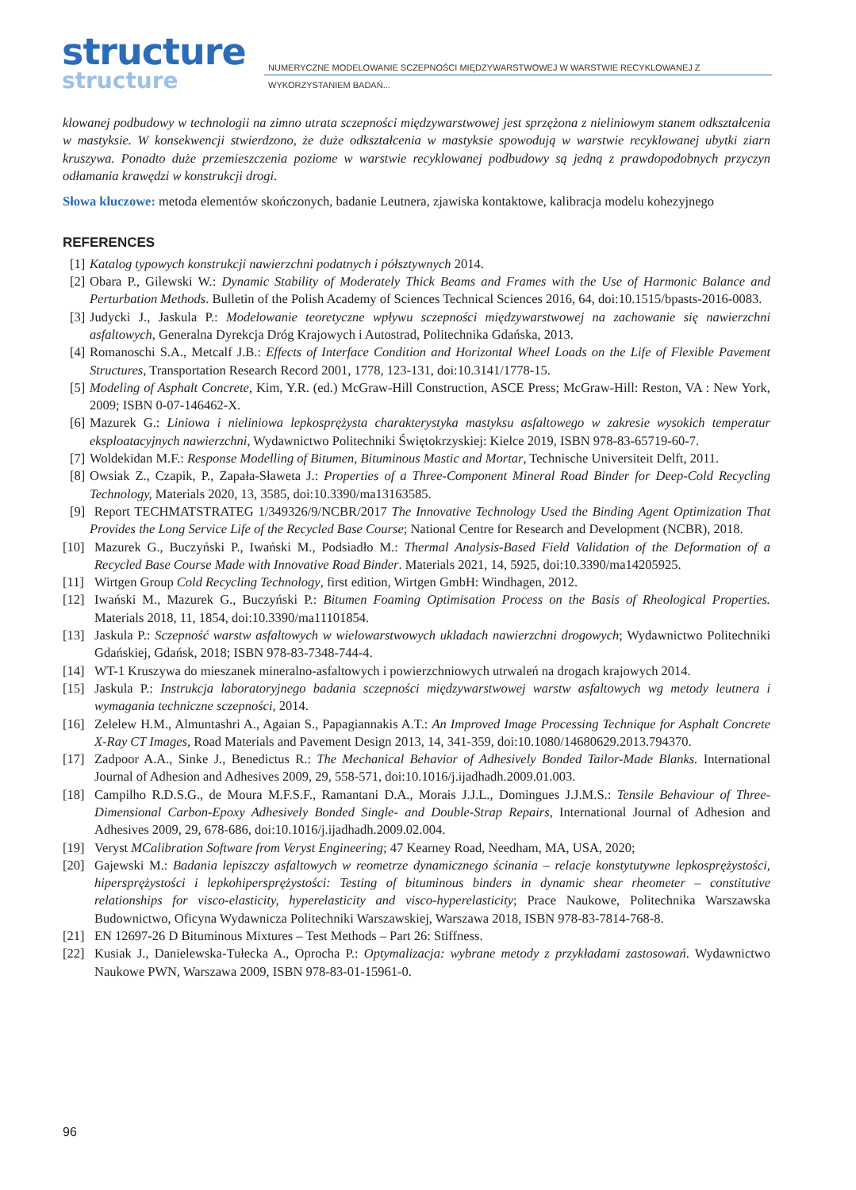structure
structure
NUMERYCZNE MODELOWANIE SCZEPNOŚCI MIĘDZYWARSTWOWEJ W WARSTWIE RECYKLOWANEJ Z WYKORZYSTANIEM BADAŃ...
klowanej podbudowy w technologii na zimno utrata sczepności międzywarstwowej jest sprzężona z nieliniowym stanem odkształcenia w mastyksie. W konsekwencji stwierdzono, że duże odkształcenia w mastyksie spowodują w warstwie recyklowanej ubytki ziarn kruszywa. Ponadto duże przemieszczenia poziome w warstwie recyklowanej podbudowy są jedną z prawdopodobnych przyczyn odłamania krawędzi w konstrukcji drogi.
Słowa kluczowe: metoda elementów skończonych, badanie Leutnera, zjawiska kontaktowe, kalibracja modelu kohezyjnego
REFERENCES
[1] Katalog typowych konstrukcji nawierzchni podatnych i półsztywnych 2014.
[2] Obara P., Gilewski W.: Dynamic Stability of Moderately Thick Beams and Frames with the Use of Harmonic Balance and Perturbation Methods. Bulletin of the Polish Academy of Sciences Technical Sciences 2016, 64, doi:10.1515/bpasts-2016-0083.
[3] Judycki J., Jaskula P.: Modelowanie teoretyczne wpływu sczepności międzywarstwowej na zachowanie się nawierzchni asfaltowych, Generalna Dyrekcja Dróg Krajowych i Autostrad, Politechnika Gdańska, 2013.
[4] Romanoschi S.A., Metcalf J.B.: Effects of Interface Condition and Horizontal Wheel Loads on the Life of Flexible Pavement Structures, Transportation Research Record 2001, 1778, 123-131, doi:10.3141/1778-15.
[5] Modeling of Asphalt Concrete, Kim, Y.R. (ed.) McGraw-Hill Construction, ASCE Press; McGraw-Hill: Reston, VA : New York, 2009; ISBN 0-07-146462-X.
[6] Mazurek G.: Liniowa i nieliniowa lepkosprężysta charakterystyka mastyksu asfaltowego w zakresie wysokich temperatur eksploatacyjnych nawierzchni, Wydawnictwo Politechniki Świętokrzyskiej: Kielce 2019, ISBN 978-83-65719-60-7.
[7] Woldekidan M.F.: Response Modelling of Bitumen, Bituminous Mastic and Mortar, Technische Universiteit Delft, 2011.
[8] Owsiak Z., Czapik, P., Zapała-Sławeta J.: Properties of a Three-Component Mineral Road Binder for Deep-Cold Recycling Technology, Materials 2020, 13, 3585, doi:10.3390/ma13163585.
[9] Report TECHMATSTRATEG 1/349326/9/NCBR/2017 The Innovative Technology Used the Binding Agent Optimization That Provides the Long Service Life of the Recycled Base Course; National Centre for Research and Development (NCBR), 2018.
[10] Mazurek G., Buczyński P., Iwański M., Podsiadło M.: Thermal Analysis-Based Field Validation of the Deformation of a Recycled Base Course Made with Innovative Road Binder. Materials 2021, 14, 5925, doi:10.3390/ma14205925.
[11] Wirtgen Group Cold Recycling Technology, first edition, Wirtgen GmbH: Windhagen, 2012.
[12] Iwański M., Mazurek G., Buczyński P.: Bitumen Foaming Optimisation Process on the Basis of Rheological Properties. Materials 2018, 11, 1854, doi:10.3390/ma11101854.
[13] Jaskula P.: Sczepność warstw asfaltowych w wielowarstwowych ukladach nawierzchni drogowych; Wydawnictwo Politechniki Gdańskiej, Gdańsk, 2018; ISBN 978-83-7348-744-4.
[14] WT-1 Kruszywa do mieszanek mineralno-asfaltowych i powierzchniowych utrwaleń na drogach krajowych 2014.
[15] Jaskula P.: Instrukcja laboratoryjnego badania sczepności międzywarstwowej warstw asfaltowych wg metody leutnera i wymagania techniczne sczepności, 2014.
[16] Zelelew H.M., Almuntashri A., Agaian S., Papagiannakis A.T.: An Improved Image Processing Technique for Asphalt Concrete X-Ray CT Images, Road Materials and Pavement Design 2013, 14, 341-359, doi:10.1080/14680629.2013.794370.
[17] Zadpoor A.A., Sinke J., Benedictus R.: The Mechanical Behavior of Adhesively Bonded Tailor-Made Blanks. International Journal of Adhesion and Adhesives 2009, 29, 558-571, doi:10.1016/j.ijadhadh.2009.01.003.
[18] Campilho R.D.S.G., de Moura M.F.S.F., Ramantani D.A., Morais J.J.L., Domingues J.J.M.S.: Tensile Behaviour of Three-Dimensional Carbon-Epoxy Adhesively Bonded Single- and Double-Strap Repairs, International Journal of Adhesion and Adhesives 2009, 29, 678-686, doi:10.1016/j.ijadhadh.2009.02.004.
[19] Veryst MCalibration Software from Veryst Engineering; 47 Kearney Road, Needham, MA, USA, 2020;
[20] Gajewski M.: Badania lepiszczy asfaltowych w reometrze dynamicznego ścinania – relacje konstytutywne lepkosprężystości, hipersprężystości i lepkohipersprężystości: Testing of bituminous binders in dynamic shear rheometer – constitutive relationships for visco-elasticity, hyperelasticity and visco-hyperelasticity; Prace Naukowe, Politechnika Warszawska Budownictwo, Oficyna Wydawnicza Politechniki Warszawskiej, Warszawa 2018, ISBN 978-83-7814-768-8.
[21] EN 12697-26 D Bituminous Mixtures – Test Methods – Part 26: Stiffness.
[22] Kusiak J., Danielewska-Tułecka A., Oprocha P.: Optymalizacja: wybrane metody z przykładami zastosowań. Wydawnictwo Naukowe PWN, Warszawa 2009, ISBN 978-83-01-15961-0.
96